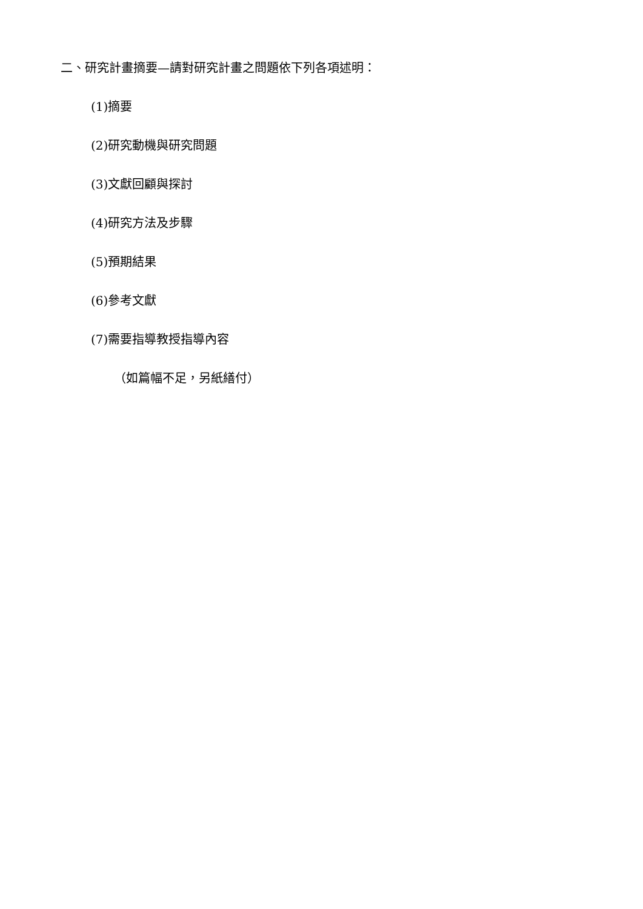二、研究計畫摘要—請對研究計畫之問題依下列各項述明：
(1)摘要
(2)研究動機與研究問題
(3)文獻回顧與探討
(4)研究方法及步驟
(5)預期結果
(6)參考文獻
(7)需要指導教授指導內容
（如篇幅不足，另紙繕付）